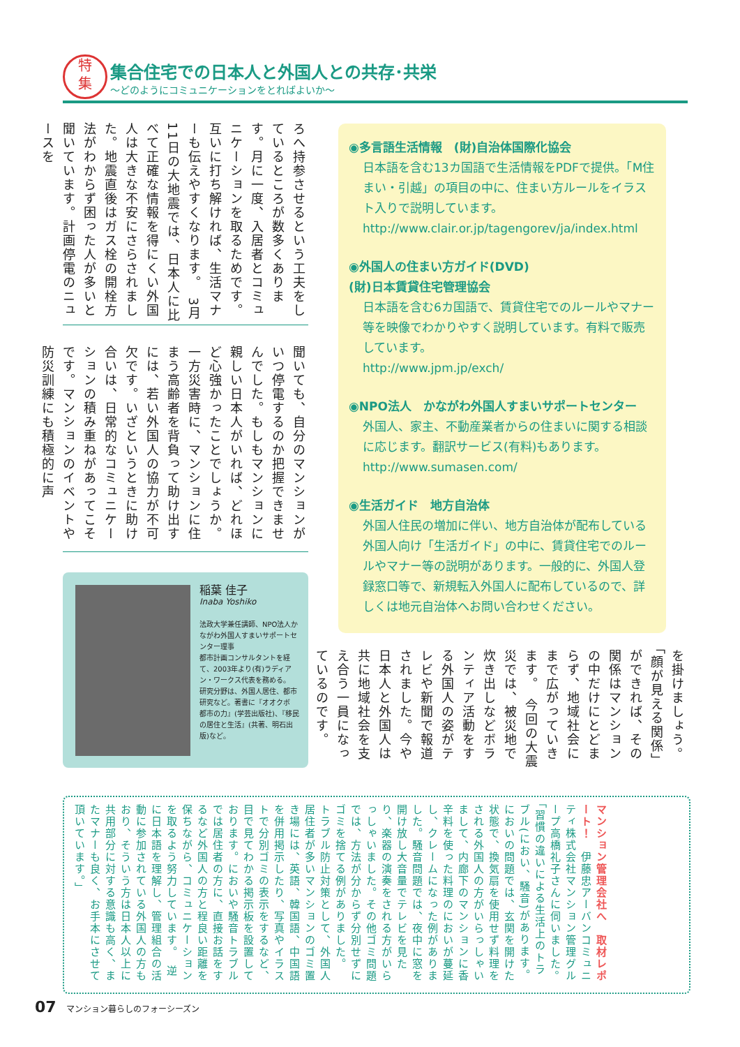特
集
集合住宅での日本人と外国人との共存･共栄
～どのようにコミュニケーションをとればよいか～
ろへ持参させるという工夫をしているところが数多くあります。月に一度、入居者とコミュニケーションを取るためです。互いに打ち解ければ、生活マナーも伝えやすくなります。　3月11日の大地震では、日本人に比べて正確な情報を得にくい外国人は大きな不安にさらされました。地震直後はガス栓の開栓方法がわからず困った人が多いと聞いています。計画停電のニュースを
聞いても、自分のマンションがいつ停電するのか把握できませんでした。もしもマンションに親しい日本人がいれば、どれほど心強かったことでしょうか。一方災害時に、マンションに住まう高齢者を背負って助け出すには、若い外国人の協力が不可欠です。いざというときに助け合いは、日常的なコミュニケーションの積み重ねがあってこそです。マンションのイベントや防災訓練にも積極的に声
稲葉 佳子
Inaba Yoshiko
法政大学兼任講師、NPO法人かながわ外国人すまいサポートセンター理事
都市計画コンサルタントを経て、2003年より(有)ラディアン・ワークス代表を務める。
研究分野は、外国人居住、都市研究など。著書に『オオクボ　都市の力』(学芸出版社)、『移民の居住と生活』(共著、明石出版)など。
◉多言語生活情報　(財)自治体国際化協会
日本語を含む13カ国語で生活情報をPDFで提供。「M住まい・引越」の項目の中に、住まい方ルールをイラスト入りで説明しています。
http://www.clair.or.jp/tagengorev/ja/index.html
◉外国人の住まい方ガイド(DVD)
(財)日本賃貸住宅管理協会
日本語を含む6カ国語で、賃貸住宅でのルールやマナー等を映像でわかりやすく説明しています。有料で販売しています。
http://www.jpm.jp/exch/
◉NPO法人　かながわ外国人すまいサポートセンター
外国人、家主、不動産業者からの住まいに関する相談に応じます。翻訳サービス(有料)もあります。
http://www.sumasen.com/
◉生活ガイド　地方自治体
外国人住民の増加に伴い、地方自治体が配布している外国人向け「生活ガイド」の中に、賃貸住宅でのルールやマナー等の説明があります。一般的に、外国人登録窓口等で、新規転入外国人に配布しているので、詳しくは地元自治体へお問い合わせください。
を掛けましょう。「顔が見える関係」ができれば、その関係はマンションの中だけにとどまらず、地域社会にまで広がっていきます。　今回の大震災では、被災地で炊き出しなどボランティア活動をする外国人の姿がテレビや新聞で報道されました。今や日本人と外国人は共に地域社会を支え合う一員になっているのです。
マンション管理会社へ　取材レポート！　伊藤忠アーバンコミュニティ株式会社マンション管理グループ高橋礼子さんに伺いました。「習慣の違いによる生活上のトラブル(におい、騒音)があります。においの問題では、玄関を開けた状態で、換気扇を使用せず料理をされる外国人の方がいらっしゃいまして、内廊下のマンションに香辛料を使った料理のにおいが蔓延し、クレームになった例がありました。騒音問題では、夜中に窓を開け放し大音量でテレビを見たり、楽器の演奏をされる方がいらっしゃいました。その他ゴミ問題では、方法が分からず分別せずにゴミを捨てる例がありました。　トラブル防止対策として、外国人居住者が多いマンションのゴミ置き場には、英語、韓国語、中国語を併用掲示したり、写真やイラストで分別ゴミの表示をするなど、目で見てわかる掲示板を設置しております。においや騒音トラブルでは居住者の方に、直接お話をするなど外国人の方と程良い距離を保ちながら、コミュニケーションを取るよう努力しています。　逆に日本語を理解し、管理組合の活動に参加されている外国人の方もおり、そういう方は日本人以上に共用部分に対する意識も高く、またマナーも良く、お手本にさせて頂いています。」
07 マンション暮らしのフォーシーズン